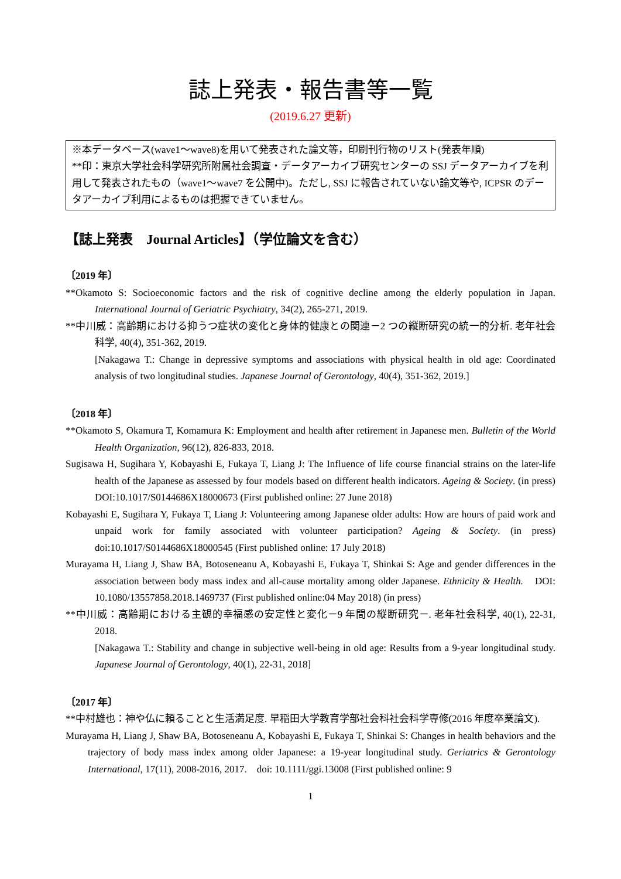誌上発表・報告書等一覧
(2019.6.27 更新)
※本データベース(wave1～wave8)を用いて発表された論文等，印刷刊行物のリスト(発表年順)
**印：東京大学社会科学研究所附属社会調査・データアーカイブ研究センターの SSJ データアーカイブを利用して発表されたもの（wave1～wave7 を公開中)。ただし, SSJ に報告されていない論文等や, ICPSR のデータアーカイブ利用によるものは把握できていません。
【誌上発表　Journal Articles】（学位論文を含む）
〔2019 年〕
**Okamoto S: Socioeconomic factors and the risk of cognitive decline among the elderly population in Japan. International Journal of Geriatric Psychiatry, 34(2), 265-271, 2019.
**中川威：高齢期における抑うつ症状の変化と身体的健康との関連－2 つの縦断研究の統一的分析. 老年社会科学, 40(4), 351-362, 2019.
[Nakagawa T.: Change in depressive symptoms and associations with physical health in old age: Coordinated analysis of two longitudinal studies. Japanese Journal of Gerontology, 40(4), 351-362, 2019.]
〔2018 年〕
**Okamoto S, Okamura T, Komamura K: Employment and health after retirement in Japanese men. Bulletin of the World Health Organization, 96(12), 826-833, 2018.
Sugisawa H, Sugihara Y, Kobayashi E, Fukaya T, Liang J: The Influence of life course financial strains on the later-life health of the Japanese as assessed by four models based on different health indicators. Ageing & Society. (in press) DOI:10.1017/S0144686X18000673 (First published online: 27 June 2018)
Kobayashi E, Sugihara Y, Fukaya T, Liang J: Volunteering among Japanese older adults: How are hours of paid work and unpaid work for family associated with volunteer participation? Ageing & Society. (in press) doi:10.1017/S0144686X18000545 (First published online: 17 July 2018)
Murayama H, Liang J, Shaw BA, Botoseneanu A, Kobayashi E, Fukaya T, Shinkai S: Age and gender differences in the association between body mass index and all-cause mortality among older Japanese. Ethnicity & Health.　DOI: 10.1080/13557858.2018.1469737 (First published online:04 May 2018) (in press)
**中川威：高齢期における主観的幸福感の安定性と変化－9 年間の縦断研究－. 老年社会科学, 40(1), 22-31, 2018.
[Nakagawa T.: Stability and change in subjective well-being in old age: Results from a 9-year longitudinal study. Japanese Journal of Gerontology, 40(1), 22-31, 2018]
〔2017 年〕
**中村雄也：神や仏に頼ることと生活満足度. 早稲田大学教育学部社会科社会科学専修(2016 年度卒業論文).
Murayama H, Liang J, Shaw BA, Botoseneanu A, Kobayashi E, Fukaya T, Shinkai S: Changes in health behaviors and the trajectory of body mass index among older Japanese: a 19-year longitudinal study. Geriatrics & Gerontology International, 17(11), 2008-2016, 2017.　doi: 10.1111/ggi.13008 (First published online: 9
1